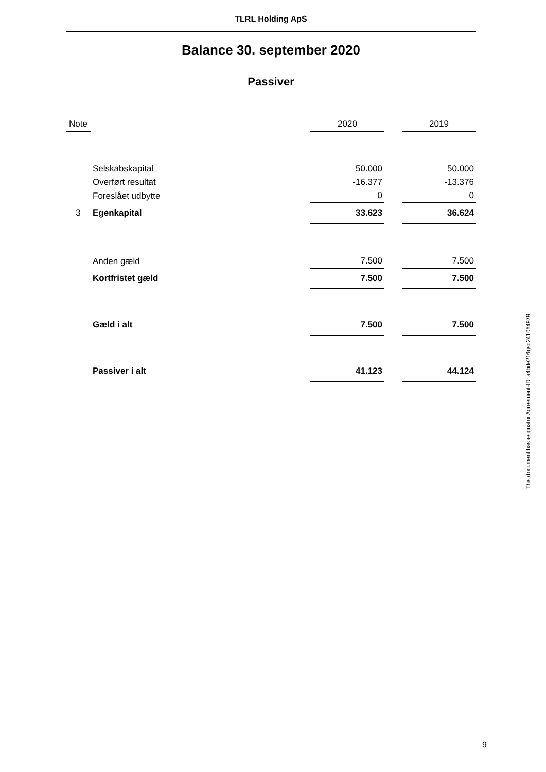TLRL Holding ApS
Balance 30. september 2020
Passiver
| Note | | 2020 | | 2019 |
| --- | --- | --- | --- | --- |
| | Selskabskapital | 50.000 | | 50.000 |
| | Overført resultat | -16.377 | | -13.376 |
| | Foreslået udbytte | 0 | | 0 |
| 3 | Egenkapital | 33.623 | | 36.624 |
| | Anden gæld | 7.500 | | 7.500 |
| | Kortfristet gæld | 7.500 | | 7.500 |
| | Gæld i alt | 7.500 | | 7.500 |
| | Passiver i alt | 41.123 | | 44.124 |
This document has esignatur Agreement-ID: a4bde216gsg241054979
9